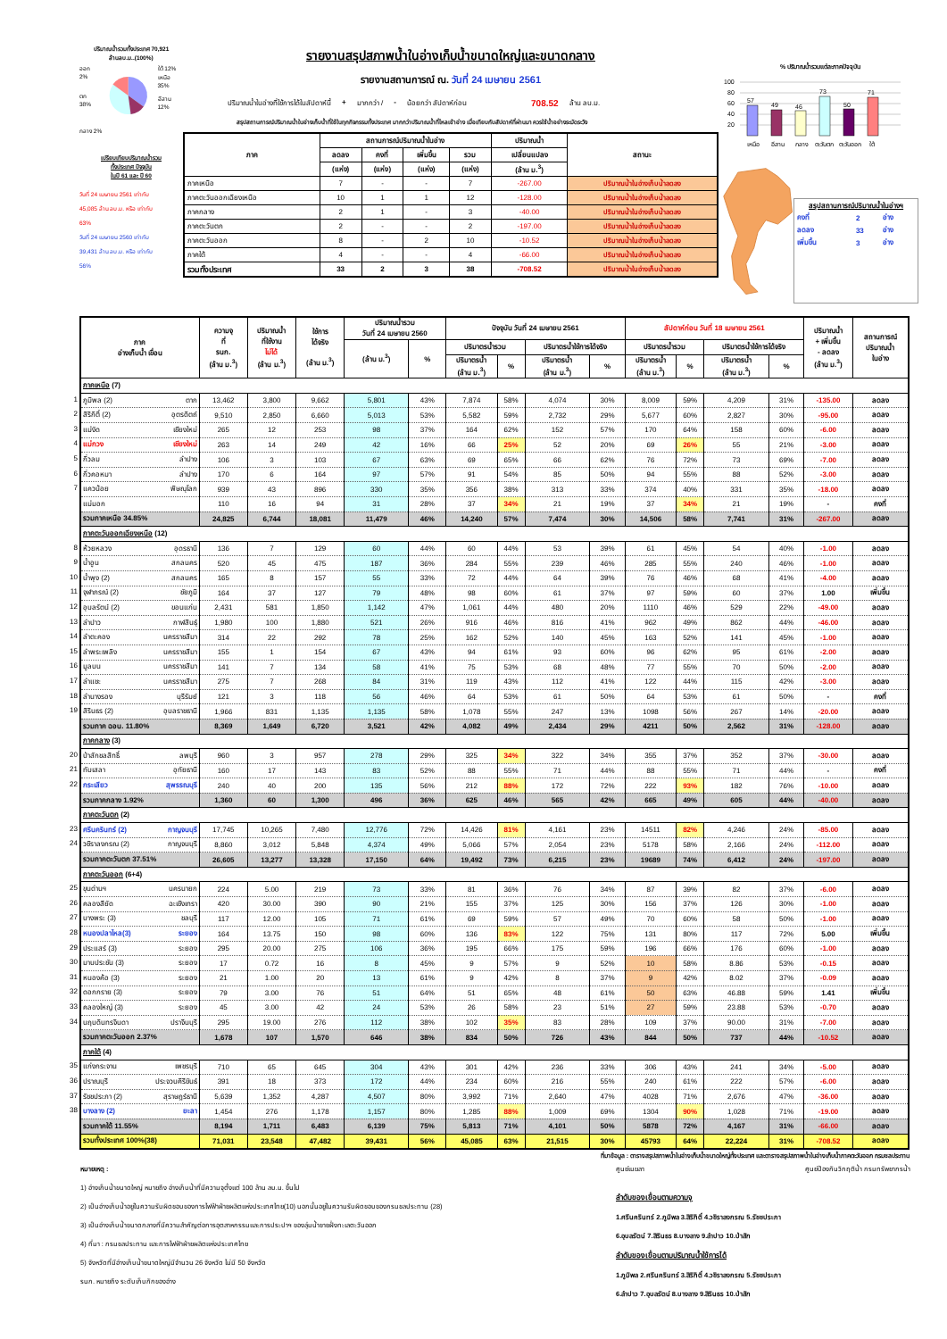ปริมาณน้ำรวมทั้งประเทศ 70,921
ล้านลบ.ม..(100%)
ออก 2%
ตก 38%
ใต้ 12%
เหนือ 35%
อีสาน 12%
กลาง 2%
เปรียบเทียบปริมาณน้ำรวม
ทั้งประเทศ ปัจจุบัน
ในปี 61 และ ปี 60
วันที่ 24 เมษายน 2561 เท่ากับ
45,085 ล้าน ลบ.ม. หรือ เท่ากับ
63%
วันที่ 24 เมษายน 2560 เท่ากับ
39,431 ล้าน ลบ.ม. หรือ เท่ากับ
56%
รายงานสรุปสภาพน้ำในอ่างเก็บน้ำขนาดใหญ่และขนาดกลาง
รายงานสถานการณ์ ณ. วันที่ 24 เมษายน 2561
ปริมาณน้ำในอ่างที่ใช้การได้ในสัปดาห์นี้ + มากกว่า / - น้อยกว่า สัปดาห์ก่อน 708.52 ล้าน ลบ.ม.
สรุปสถานการณ์ปริมาณน้ำในอ่างเก็บน้ำที่ใช้ในทุกกิจกรรมทั้งประเทศ มากกว่าปริมาณน้ำที่ไหลเข้าอ่าง เมื่อเทียบกับสัปดาห์ที่ผ่านมา ควรใช้น้ำอย่างระมัดระวัง
| ภาค | สถานการณ์ปริมาณน้ำในอ่าง | | | | ปริมาณน้ำ | สถานะ |
| --- | --- | --- | --- | --- | --- | --- |
| | ลดลง | คงที่ | เพิ่มขึ้น | รวม | เปลี่ยนแปลง | |
| | (แห่ง) | (แห่ง) | (แห่ง) | (แห่ง) | (ล้าน ม.<sup>3</sup>) | |
| ภาคเหนือ | 7 | - | - | 7 | -267.00 | ปริมาณน้ำในอ่างเก็บน้ำลดลง |
| ภาคตะวันออกเฉียงเหนือ | 10 | 1 | 1 | 12 | -128.00 | ปริมาณน้ำในอ่างเก็บน้ำลดลง |
| ภาคกลาง | 2 | 1 | - | 3 | -40.00 | ปริมาณน้ำในอ่างเก็บน้ำลดลง |
| ภาคตะวันตก | 2 | - | - | 2 | -197.00 | ปริมาณน้ำในอ่างเก็บน้ำลดลง |
| ภาคตะวันออก | 8 | - | 2 | 10 | -10.52 | ปริมาณน้ำในอ่างเก็บน้ำลดลง |
| ภาคใต้ | 4 | - | - | 4 | -66.00 | ปริมาณน้ำในอ่างเก็บน้ำลดลง |
| รวมทั้งประเทศ | 33 | 2 | 3 | 38 | -708.52 | ปริมาณน้ำในอ่างเก็บน้ำลดลง |
% ปริมาณน้ำรวมแต่ละภาคปัจจุบัน
100
80
60
40
20
57
49
46
73
50
71
เหนือ
อีสาน
กลาง
ตะวันตก
ตะวันออก
ใต้
สรุปสถานการณ์ปริมาณน้ำในอ่างฯ
| คงที่ | 2 | อ่าง |
| ลดลง | 33 | อ่าง |
| เพิ่มขึ้น | 3 | อ่าง |
| ภาค อ่างเก็บน้ำ เขื่อน | ความจุ ที่ รนก. (ล้าน ม.<sup>3</sup>) | ปริมาณน้ำ ที่ใช้งาน ไม่ได้ (ล้าน ม.<sup>3</sup>) | ใช้การ ได้จริง (ล้าน ม.<sup>3</sup>) | ปริมาณน้ำรวม วันที่ 24 เมษายน 2560 | | ปัจจุบัน วันที่ 24 เมษายน 2561 | | | | สัปดาห์ก่อน วันที่ 18 เมษายน 2561 | | | | ปริมาณน้ำ + เพิ่มขึ้น - ลดลง (ล้าน ม.<sup>3</sup>) | สถานการณ์ ปริมาณน้ำ ในอ่าง |
| --- | --- | --- | --- | --- | --- | --- | --- | --- | --- | --- | --- | --- | --- | --- | --- |
| | | | | (ล้าน ม.<sup>3</sup>) | % | ปริมาตรน้ำรวม | | ปริมาตรน้ำใช้การได้จริง | | ปริมาตรน้ำรวม | | ปริมาตรน้ำใช้การได้จริง | | | |
| | | | | | | ปริมาตรน้ำ (ล้าน ม.<sup>3</sup>) | % | ปริมาตรน้ำ (ล้าน ม.<sup>3</sup>) | % | ปริมาตรน้ำ (ล้าน ม.<sup>3</sup>) | % | ปริมาตรน้ำ (ล้าน ม.<sup>3</sup>) | % | | |
| ภาคเหนือ (7) | | | | | | | | | | | | | | | |
| 1 ภูมิพล (2) ตาก | 13,462 | 3,800 | 9,662 | 5,801 | 43% | 7,874 | 58% | 4,074 | 30% | 8,009 | 59% | 4,209 | 31% | -135.00 | ลดลง |
| 2 สิริกิติ์ (2) อุตรดิตถ์ | 9,510 | 2,850 | 6,660 | 5,013 | 53% | 5,582 | 59% | 2,732 | 29% | 5,677 | 60% | 2,827 | 30% | -95.00 | ลดลง |
| 3 แม่งัด เชียงใหม่ | 265 | 12 | 253 | 98 | 37% | 164 | 62% | 152 | 57% | 170 | 64% | 158 | 60% | -6.00 | ลดลง |
| 4 แม่กวง เชียงใหม่ | 263 | 14 | 249 | 42 | 16% | 66 | 25% | 52 | 20% | 69 | 26% | 55 | 21% | -3.00 | ลดลง |
| 5 กิ่วลม ลำปาง | 106 | 3 | 103 | 67 | 63% | 69 | 65% | 66 | 62% | 76 | 72% | 73 | 69% | -7.00 | ลดลง |
| 6 กิ่วคอหมา ลำปาง | 170 | 6 | 164 | 97 | 57% | 91 | 54% | 85 | 50% | 94 | 55% | 88 | 52% | -3.00 | ลดลง |
| 7 แควน้อย พิษณุโลก | 939 | 43 | 896 | 330 | 35% | 356 | 38% | 313 | 33% | 374 | 40% | 331 | 35% | -18.00 | ลดลง |
| แม่มอก | 110 | 16 | 94 | 31 | 28% | 37 | 34% | 21 | 19% | 37 | 34% | 21 | 19% | - | คงที่ |
| รวมภาคเหนือ 34.85% | 24,825 | 6,744 | 18,081 | 11,479 | 46% | 14,240 | 57% | 7,474 | 30% | 14,506 | 58% | 7,741 | 31% | -267.00 | ลดลง |
| ภาคตะวันออกเฉียงเหนือ (12) | | | | | | | | | | | | | | | |
| 8 ห้วยหลวง อุดรธานี | 136 | 7 | 129 | 60 | 44% | 60 | 44% | 53 | 39% | 61 | 45% | 54 | 40% | -1.00 | ลดลง |
| 9 น้ำอูน สกลนคร | 520 | 45 | 475 | 187 | 36% | 284 | 55% | 239 | 46% | 285 | 55% | 240 | 46% | -1.00 | ลดลง |
| 10 น้ำพุง (2) สกลนคร | 165 | 8 | 157 | 55 | 33% | 72 | 44% | 64 | 39% | 76 | 46% | 68 | 41% | -4.00 | ลดลง |
| 11 จุฬาภรณ์ (2) ชัยภูมิ | 164 | 37 | 127 | 79 | 48% | 98 | 60% | 61 | 37% | 97 | 59% | 60 | 37% | 1.00 | เพิ่มขึ้น |
| 12 อุบลรัตน์ (2) ขอนแก่น | 2,431 | 581 | 1,850 | 1,142 | 47% | 1,061 | 44% | 480 | 20% | 1110 | 46% | 529 | 22% | -49.00 | ลดลง |
| 13 ลำปาว กาฬสินธุ์ | 1,980 | 100 | 1,880 | 521 | 26% | 916 | 46% | 816 | 41% | 962 | 49% | 862 | 44% | -46.00 | ลดลง |
| 14 ลำตะคอง นครราชสีมา | 314 | 22 | 292 | 78 | 25% | 162 | 52% | 140 | 45% | 163 | 52% | 141 | 45% | -1.00 | ลดลง |
| 15 ลำพระเพลิง นครราชสีมา | 155 | 1 | 154 | 67 | 43% | 94 | 61% | 93 | 60% | 96 | 62% | 95 | 61% | -2.00 | ลดลง |
| 16 มูลบน นครราชสีมา | 141 | 7 | 134 | 58 | 41% | 75 | 53% | 68 | 48% | 77 | 55% | 70 | 50% | -2.00 | ลดลง |
| 17 ลำแชะ นครราชสีมา | 275 | 7 | 268 | 84 | 31% | 119 | 43% | 112 | 41% | 122 | 44% | 115 | 42% | -3.00 | ลดลง |
| 18 ลำนางรอง บุรีรัมย์ | 121 | 3 | 118 | 56 | 46% | 64 | 53% | 61 | 50% | 64 | 53% | 61 | 50% | - | คงที่ |
| 19 สิรินธร (2) อุบลราชธานี | 1,966 | 831 | 1,135 | 1,135 | 58% | 1,078 | 55% | 247 | 13% | 1098 | 56% | 267 | 14% | -20.00 | ลดลง |
| รวมภาค ฉอน. 11.80% | 8,369 | 1,649 | 6,720 | 3,521 | 42% | 4,082 | 49% | 2,434 | 29% | 4211 | 50% | 2,562 | 31% | -128.00 | ลดลง |
| ภาคกลาง (3) | | | | | | | | | | | | | | | |
| 20 ป่าสักชลสิทธิ์ ลพบุรี | 960 | 3 | 957 | 278 | 29% | 325 | 34% | 322 | 34% | 355 | 37% | 352 | 37% | -30.00 | ลดลง |
| 21 ทับเสลา อุทัยธานี | 160 | 17 | 143 | 83 | 52% | 88 | 55% | 71 | 44% | 88 | 55% | 71 | 44% | - | คงที่ |
| 22 กระเสียว สุพรรณบุรี | 240 | 40 | 200 | 135 | 56% | 212 | 88% | 172 | 72% | 222 | 93% | 182 | 76% | -10.00 | ลดลง |
| รวมภาคกลาง 1.92% | 1,360 | 60 | 1,300 | 496 | 36% | 625 | 46% | 565 | 42% | 665 | 49% | 605 | 44% | -40.00 | ลดลง |
| ภาคตะวันตก (2) | | | | | | | | | | | | | | | |
| 23 ศรีนครินทร์ (2) กาญจนบุรี | 17,745 | 10,265 | 7,480 | 12,776 | 72% | 14,426 | 81% | 4,161 | 23% | 14511 | 82% | 4,246 | 24% | -85.00 | ลดลง |
| 24 วชิราลงกรณ (2) กาญจนบุรี | 8,860 | 3,012 | 5,848 | 4,374 | 49% | 5,066 | 57% | 2,054 | 23% | 5178 | 58% | 2,166 | 24% | -112.00 | ลดลง |
| รวมภาคตะวันตก 37.51% | 26,605 | 13,277 | 13,328 | 17,150 | 64% | 19,492 | 73% | 6,215 | 23% | 19689 | 74% | 6,412 | 24% | -197.00 | ลดลง |
| ภาคตะวันออก (6+4) | | | | | | | | | | | | | | | |
| 25 ขุนด่านฯ นครนายก | 224 | 5.00 | 219 | 73 | 33% | 81 | 36% | 76 | 34% | 87 | 39% | 82 | 37% | -6.00 | ลดลง |
| 26 คลองสียัด ฉะเชิงเทรา | 420 | 30.00 | 390 | 90 | 21% | 155 | 37% | 125 | 30% | 156 | 37% | 126 | 30% | -1.00 | ลดลง |
| 27 บางพระ (3) ชลบุรี | 117 | 12.00 | 105 | 71 | 61% | 69 | 59% | 57 | 49% | 70 | 60% | 58 | 50% | -1.00 | ลดลง |
| 28 หนองปลาไหล(3) ระยอง | 164 | 13.75 | 150 | 98 | 60% | 136 | 83% | 122 | 75% | 131 | 80% | 117 | 72% | 5.00 | เพิ่มขึ้น |
| 29 ประแสร์ (3) ระยอง | 295 | 20.00 | 275 | 106 | 36% | 195 | 66% | 175 | 59% | 196 | 66% | 176 | 60% | -1.00 | ลดลง |
| 30 มาบประชัน (3) ระยอง | 17 | 0.72 | 16 | 8 | 45% | 9 | 57% | 9 | 52% | 10 | 58% | 8.86 | 53% | -0.15 | ลดลง |
| 31 หนองค้อ (3) ระยอง | 21 | 1.00 | 20 | 13 | 61% | 9 | 42% | 8 | 37% | 9 | 42% | 8.02 | 37% | -0.09 | ลดลง |
| 32 ดอกกราย (3) ระยอง | 79 | 3.00 | 76 | 51 | 64% | 51 | 65% | 48 | 61% | 50 | 63% | 46.88 | 59% | 1.41 | เพิ่มขึ้น |
| 33 คลองใหญ่ (3) ระยอง | 45 | 3.00 | 42 | 24 | 53% | 26 | 58% | 23 | 51% | 27 | 59% | 23.88 | 53% | -0.70 | ลดลง |
| 34 นฤบดินทรจินดา ปราจีนบุรี | 295 | 19.00 | 276 | 112 | 38% | 102 | 35% | 83 | 28% | 109 | 37% | 90.00 | 31% | -7.00 | ลดลง |
| รวมภาคตะวันออก 2.37% | 1,678 | 107 | 1,570 | 646 | 38% | 834 | 50% | 726 | 43% | 844 | 50% | 737 | 44% | -10.52 | ลดลง |
| ภาคใต้ (4) | | | | | | | | | | | | | | | |
| 35 แก่งกระจาน เพชรบุรี | 710 | 65 | 645 | 304 | 43% | 301 | 42% | 236 | 33% | 306 | 43% | 241 | 34% | -5.00 | ลดลง |
| 36 ปราณบุรี ประจวบคีรีขันธ์ | 391 | 18 | 373 | 172 | 44% | 234 | 60% | 216 | 55% | 240 | 61% | 222 | 57% | -6.00 | ลดลง |
| 37 รัชชประภา (2) สุราษฎร์ธานี | 5,639 | 1,352 | 4,287 | 4,507 | 80% | 3,992 | 71% | 2,640 | 47% | 4028 | 71% | 2,676 | 47% | -36.00 | ลดลง |
| 38 บางลาง (2) ยะลา | 1,454 | 276 | 1,178 | 1,157 | 80% | 1,285 | 88% | 1,009 | 69% | 1304 | 90% | 1,028 | 71% | -19.00 | ลดลง |
| รวมภาคใต้ 11.55% | 8,194 | 1,711 | 6,483 | 6,139 | 75% | 5,813 | 71% | 4,101 | 50% | 5878 | 72% | 4,167 | 31% | -66.00 | ลดลง |
| รวมทั้งประเทศ 100%(38) | 71,031 | 23,548 | 47,482 | 39,431 | 56% | 45,085 | 63% | 21,515 | 30% | 45793 | 64% | 22,224 | 31% | -708.52 | ลดลง |
ที่มาข้อมูล : ตารางสรุปสภาพน้ำในอ่างเก็บน้ำขนาดใหญ่ทั้งประเทศ และตารางสรุปสภาพน้ำในอ่างเก็บน้ำภาคตะวันออก กรมชลประทาน
หมายเหตุ :
1) อ่างเก็บน้ำขนาดใหญ่ หมายถึง อ่างเก็บน้ำที่มีความจุตั้งแต่ 100 ล้าน ลบ.ม. ขึ้นไป
2) เป็นอ่างเก็บน้ำอยู่ในความรับผิดชอบของการไฟฟ้าฝ่ายผลิตแห่งประเทศไทย(10) นอกนั้นอยู่ในความรับผิดชอบของกรมชลประทาน (28)
3) เป็นอ่างเก็บน้ำขนาดกลางที่มีความสำคัญต่อการอุตสาหกรรมและการประปาฯ ของลุ่มน้ำชายฝั่งทะเลตะวันออก
4) ที่มา : กรมชลประทาน และการไฟฟ้าฝ่ายผลิตแห่งประเทศไทย
5) จังหวัดที่มีอ่างเก็บน้ำขนาดใหญ่มีจำนวน 26 จังหวัด ไม่มี 50 จังหวัด
รนก. หมายถึง ระดับเก็บกักของอ่าง
ศูนย์เมฆลา ศูนย์ป้องกันวิกฤติน้ำ กรมทรัพยากรน้ำ
ลำดับของเขื่อนตามความจุ
1.ศรีนครินทร์ 2.ภูมิพล 3.สิริกิติ์ 4.วชิราลงกรณ 5.รัชชประภา
6.อุบลรัตน์ 7.สิรินธร 8.บางลาง 9.ลำปาว 10.ป่าสัก
ลำดับของเขื่อนตามปริมาณน้ำใช้การได้
1.ภูมิพล 2.ศรีนครินทร์ 3.สิริกิติ์ 4.วชิราลงกรณ 5.รัชชประภา
6.ลำปาว 7.อุบลรัตน์ 8.บางลาง 9.สิรินธร 10.ป่าสัก